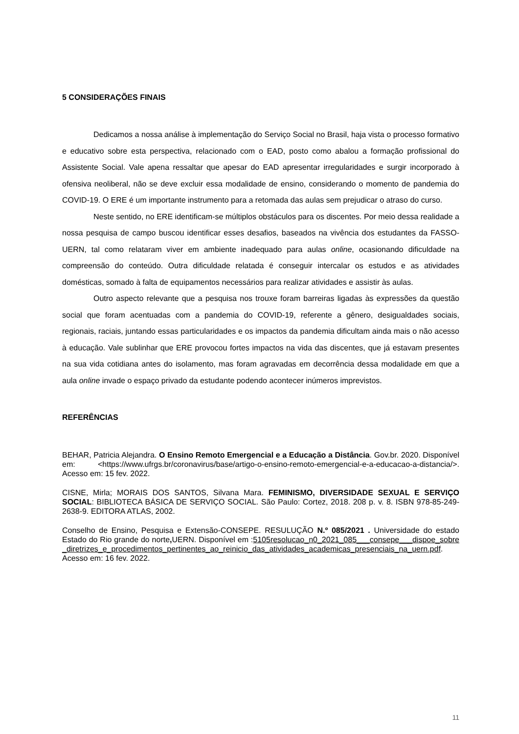5 CONSIDERAÇÕES FINAIS
Dedicamos a nossa análise à implementação do Serviço Social no Brasil, haja vista o processo formativo e educativo sobre esta perspectiva, relacionado com o EAD, posto como abalou a formação profissional do Assistente Social. Vale apena ressaltar que apesar do EAD apresentar irregularidades e surgir incorporado à ofensiva neoliberal, não se deve excluir essa modalidade de ensino, considerando o momento de pandemia do COVID-19. O ERE é um importante instrumento para a retomada das aulas sem prejudicar o atraso do curso.
Neste sentido, no ERE identificam-se múltiplos obstáculos para os discentes. Por meio dessa realidade a nossa pesquisa de campo buscou identificar esses desafios, baseados na vivência dos estudantes da FASSO-UERN, tal como relataram viver em ambiente inadequado para aulas online, ocasionando dificuldade na compreensão do conteúdo. Outra dificuldade relatada é conseguir intercalar os estudos e as atividades domésticas, somado à falta de equipamentos necessários para realizar atividades e assistir às aulas.
Outro aspecto relevante que a pesquisa nos trouxe foram barreiras ligadas às expressões da questão social que foram acentuadas com a pandemia do COVID-19, referente a gênero, desigualdades sociais, regionais, raciais, juntando essas particularidades e os impactos da pandemia dificultam ainda mais o não acesso à educação. Vale sublinhar que ERE provocou fortes impactos na vida das discentes, que já estavam presentes na sua vida cotidiana antes do isolamento, mas foram agravadas em decorrência dessa modalidade em que a aula online invade o espaço privado da estudante podendo acontecer inúmeros imprevistos.
REFERÊNCIAS
BEHAR, Patricia Alejandra. O Ensino Remoto Emergencial e a Educação a Distância. Gov.br. 2020. Disponível em: <https://www.ufrgs.br/coronavirus/base/artigo-o-ensino-remoto-emergencial-e-a-educacao-a-distancia/>. Acesso em: 15 fev. 2022.
CISNE, Mirla; MORAIS DOS SANTOS, Silvana Mara. FEMINISMO, DIVERSIDADE SEXUAL E SERVIÇO SOCIAL: BIBLIOTECA BÁSICA DE SERVIÇO SOCIAL. São Paulo: Cortez, 2018. 208 p. v. 8. ISBN 978-85-249-2638-9. EDITORA ATLAS, 2002.
Conselho de Ensino, Pesquisa e Extensão-CONSEPE. RESULUÇÃO N.º 085/2021 . Universidade do estado Estado do Rio grande do norte, UERN. Disponível em :5105resolucao_n0_2021_085___consepe___dispoe_sobre_diretrizes_e_procedimentos_pertinentes_ao_reinicio_das_atividades_academicas_presenciais_na_uern.pdf. Acesso em: 16 fev. 2022.
11